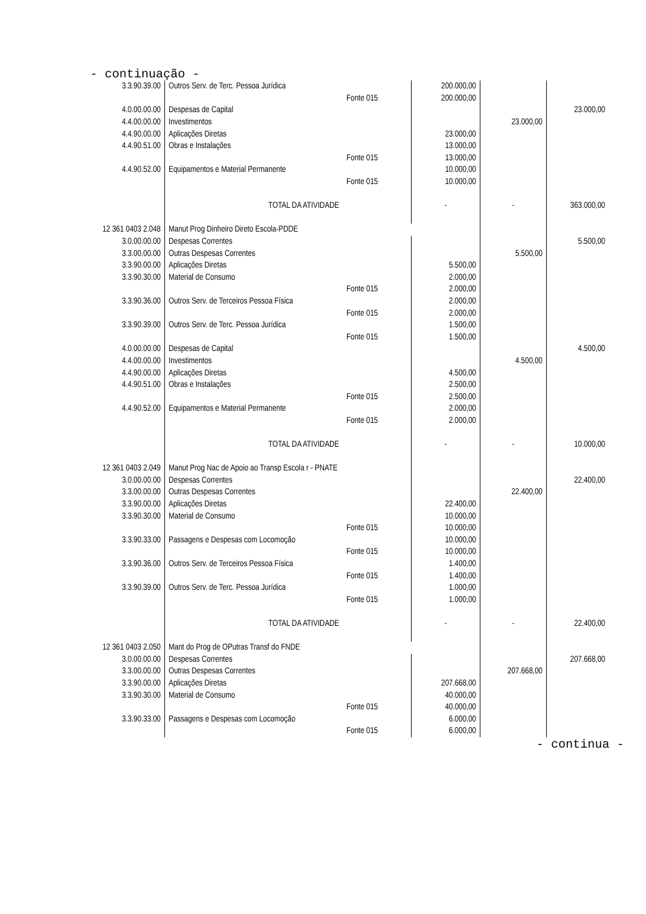- continuação -
| 3.3.90.39.00 | Outros Serv. de Terc. Pessoa Jurídica | | 200.000,00 | | |
| | | Fonte 015 | 200.000,00 | | |
| 4.0.00.00.00 | Despesas de Capital | | | | 23.000,00 |
| 4.4.00.00.00 | Investimentos | | | 23.000,00 | |
| 4.4.90.00.00 | Aplicações Diretas | | 23.000,00 | | |
| 4.4.90.51.00 | Obras e Instalações | | 13.000,00 | | |
| | | Fonte 015 | 13.000,00 | | |
| 4.4.90.52.00 | Equipamentos e Material Permanente | | 10.000,00 | | |
| | | Fonte 015 | 10.000,00 | | |
| | TOTAL DA ATIVIDADE | | - | - | 363.000,00 |
| 12 361 0403 2.048 | Manut Prog Dinheiro Direto Escola-PDDE | | | | |
| 3.0.00.00.00 | Despesas Correntes | | | | 5.500,00 |
| 3.3.00.00.00 | Outras Despesas Correntes | | | 5.500,00 | |
| 3.3.90.00.00 | Aplicações Diretas | | 5.500,00 | | |
| 3.3.90.30.00 | Material de Consumo | | 2.000,00 | | |
| | | Fonte 015 | 2.000,00 | | |
| 3.3.90.36.00 | Outros Serv. de Terceiros Pessoa Física | | 2.000,00 | | |
| | | Fonte 015 | 2.000,00 | | |
| 3.3.90.39.00 | Outros Serv. de Terc. Pessoa Jurídica | | 1.500,00 | | |
| | | Fonte 015 | 1.500,00 | | |
| 4.0.00.00.00 | Despesas de Capital | | | | 4.500,00 |
| 4.4.00.00.00 | Investimentos | | | 4.500,00 | |
| 4.4.90.00.00 | Aplicações Diretas | | 4.500,00 | | |
| 4.4.90.51.00 | Obras e Instalações | | 2.500,00 | | |
| | | Fonte 015 | 2.500,00 | | |
| 4.4.90.52.00 | Equipamentos e Material Permanente | | 2.000,00 | | |
| | | Fonte 015 | 2.000,00 | | |
| | TOTAL DA ATIVIDADE | | - | - | 10.000,00 |
| 12 361 0403 2.049 | Manut Prog Nac de Apoio ao Transp Escola r - PNATE | | | | |
| 3.0.00.00.00 | Despesas Correntes | | | | 22.400,00 |
| 3.3.00.00.00 | Outras Despesas Correntes | | | 22.400,00 | |
| 3.3.90.00.00 | Aplicações Diretas | | 22.400,00 | | |
| 3.3.90.30.00 | Material de Consumo | | 10.000,00 | | |
| | | Fonte 015 | 10.000,00 | | |
| 3.3.90.33.00 | Passagens e Despesas com Locomoção | | 10.000,00 | | |
| | | Fonte 015 | 10.000,00 | | |
| 3.3.90.36.00 | Outros Serv. de Terceiros Pessoa Física | | 1.400,00 | | |
| | | Fonte 015 | 1.400,00 | | |
| 3.3.90.39.00 | Outros Serv. de Terc. Pessoa Jurídica | | 1.000,00 | | |
| | | Fonte 015 | 1.000,00 | | |
| | TOTAL DA ATIVIDADE | | - | - | 22.400,00 |
| 12 361 0403 2.050 | Mant do Prog de OPutras Transf do FNDE | | | | |
| 3.0.00.00.00 | Despesas Correntes | | | | 207.668,00 |
| 3.3.00.00.00 | Outras Despesas Correntes | | | 207.668,00 | |
| 3.3.90.00.00 | Aplicações Diretas | | 207.668,00 | | |
| 3.3.90.30.00 | Material de Consumo | | 40.000,00 | | |
| | | Fonte 015 | 40.000,00 | | |
| 3.3.90.33.00 | Passagens e Despesas com Locomoção | | 6.000,00 | | |
| | | Fonte 015 | 6.000,00 | | |
- continua -